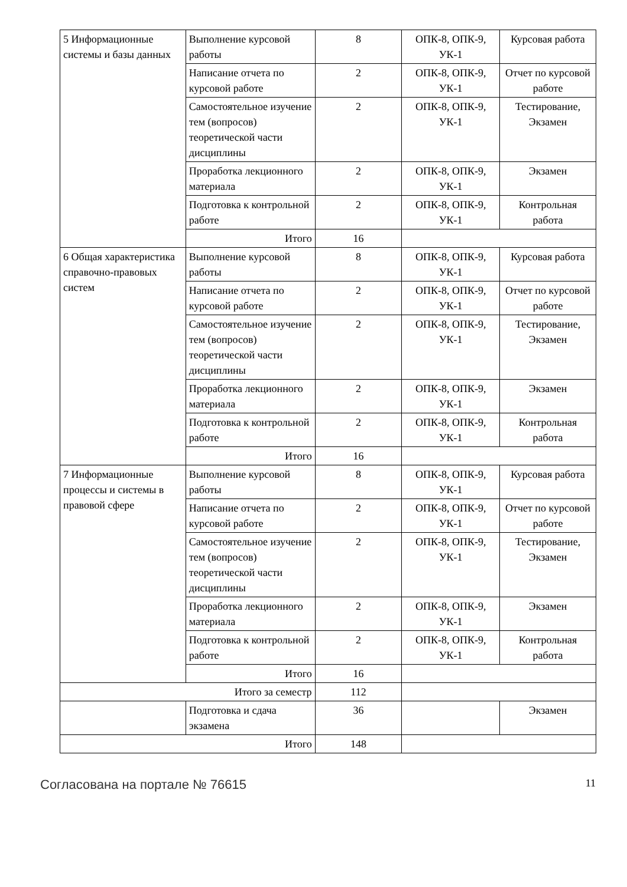| 5 Информационные системы и базы данных | Выполнение курсовой работы | 8 | ОПК-8, ОПК-9, УК-1 | Курсовая работа |
| | Написание отчета по курсовой работе | 2 | ОПК-8, ОПК-9, УК-1 | Отчет по курсовой работе |
| | Самостоятельное изучение тем (вопросов) теоретической части дисциплины | 2 | ОПК-8, ОПК-9, УК-1 | Тестирование, Экзамен |
| | Проработка лекционного материала | 2 | ОПК-8, ОПК-9, УК-1 | Экзамен |
| | Подготовка к контрольной работе | 2 | ОПК-8, ОПК-9, УК-1 | Контрольная работа |
| | Итого | 16 | | |
| 6 Общая характеристика справочно-правовых систем | Выполнение курсовой работы | 8 | ОПК-8, ОПК-9, УК-1 | Курсовая работа |
| | Написание отчета по курсовой работе | 2 | ОПК-8, ОПК-9, УК-1 | Отчет по курсовой работе |
| | Самостоятельное изучение тем (вопросов) теоретической части дисциплины | 2 | ОПК-8, ОПК-9, УК-1 | Тестирование, Экзамен |
| | Проработка лекционного материала | 2 | ОПК-8, ОПК-9, УК-1 | Экзамен |
| | Подготовка к контрольной работе | 2 | ОПК-8, ОПК-9, УК-1 | Контрольная работа |
| | Итого | 16 | | |
| 7 Информационные процессы и системы в правовой сфере | Выполнение курсовой работы | 8 | ОПК-8, ОПК-9, УК-1 | Курсовая работа |
| | Написание отчета по курсовой работе | 2 | ОПК-8, ОПК-9, УК-1 | Отчет по курсовой работе |
| | Самостоятельное изучение тем (вопросов) теоретической части дисциплины | 2 | ОПК-8, ОПК-9, УК-1 | Тестирование, Экзамен |
| | Проработка лекционного материала | 2 | ОПК-8, ОПК-9, УК-1 | Экзамен |
| | Подготовка к контрольной работе | 2 | ОПК-8, ОПК-9, УК-1 | Контрольная работа |
| | Итого | 16 | | |
| Итого за семестр | | 112 | | |
| | Подготовка и сдача экзамена | 36 | | Экзамен |
| Итого | | 148 | | |
Согласована на портале № 76615 11